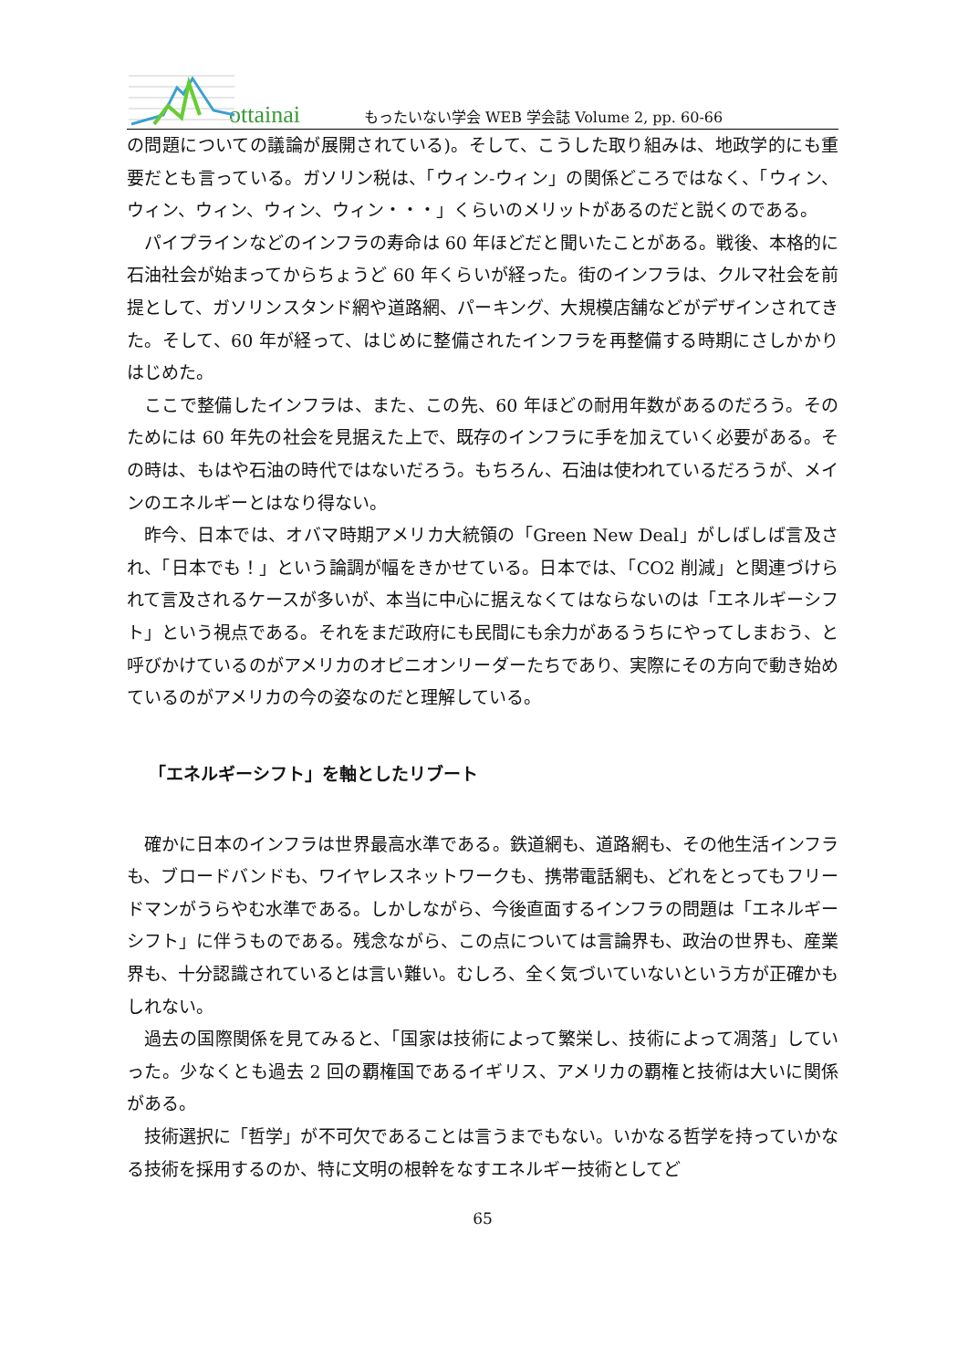ottainai
もったいない学会 WEB 学会誌 Volume 2, pp. 60-66
の問題についての議論が展開されている)。そして、こうした取り組みは、地政学的にも重要だとも言っている。ガソリン税は、「ウィン-ウィン」の関係どころではなく、「ウィン、ウィン、ウィン、ウィン、ウィン・・・」くらいのメリットがあるのだと説くのである。
パイプラインなどのインフラの寿命は 60 年ほどだと聞いたことがある。戦後、本格的に石油社会が始まってからちょうど 60 年くらいが経った。街のインフラは、クルマ社会を前提として、ガソリンスタンド網や道路網、パーキング、大規模店舗などがデザインされてきた。そして、60 年が経って、はじめに整備されたインフラを再整備する時期にさしかかりはじめた。
ここで整備したインフラは、また、この先、60 年ほどの耐用年数があるのだろう。そのためには 60 年先の社会を見据えた上で、既存のインフラに手を加えていく必要がある。その時は、もはや石油の時代ではないだろう。もちろん、石油は使われているだろうが、メインのエネルギーとはなり得ない。
昨今、日本では、オバマ時期アメリカ大統領の「Green New Deal」がしばしば言及され、「日本でも！」という論調が幅をきかせている。日本では、「CO2 削減」と関連づけられて言及されるケースが多いが、本当に中心に据えなくてはならないのは「エネルギーシフト」という視点である。それをまだ政府にも民間にも余力があるうちにやってしまおう、と呼びかけているのがアメリカのオピニオンリーダーたちであり、実際にその方向で動き始めているのがアメリカの今の姿なのだと理解している。
「エネルギーシフト」を軸としたリブート
確かに日本のインフラは世界最高水準である。鉄道網も、道路網も、その他生活インフラも、ブロードバンドも、ワイヤレスネットワークも、携帯電話網も、どれをとってもフリードマンがうらやむ水準である。しかしながら、今後直面するインフラの問題は「エネルギーシフト」に伴うものである。残念ながら、この点については言論界も、政治の世界も、産業界も、十分認識されているとは言い難い。むしろ、全く気づいていないという方が正確かもしれない。
過去の国際関係を見てみると、「国家は技術によって繁栄し、技術によって凋落」していった。少なくとも過去 2 回の覇権国であるイギリス、アメリカの覇権と技術は大いに関係がある。
技術選択に「哲学」が不可欠であることは言うまでもない。いかなる哲学を持っていかなる技術を採用するのか、特に文明の根幹をなすエネルギー技術としてど
65